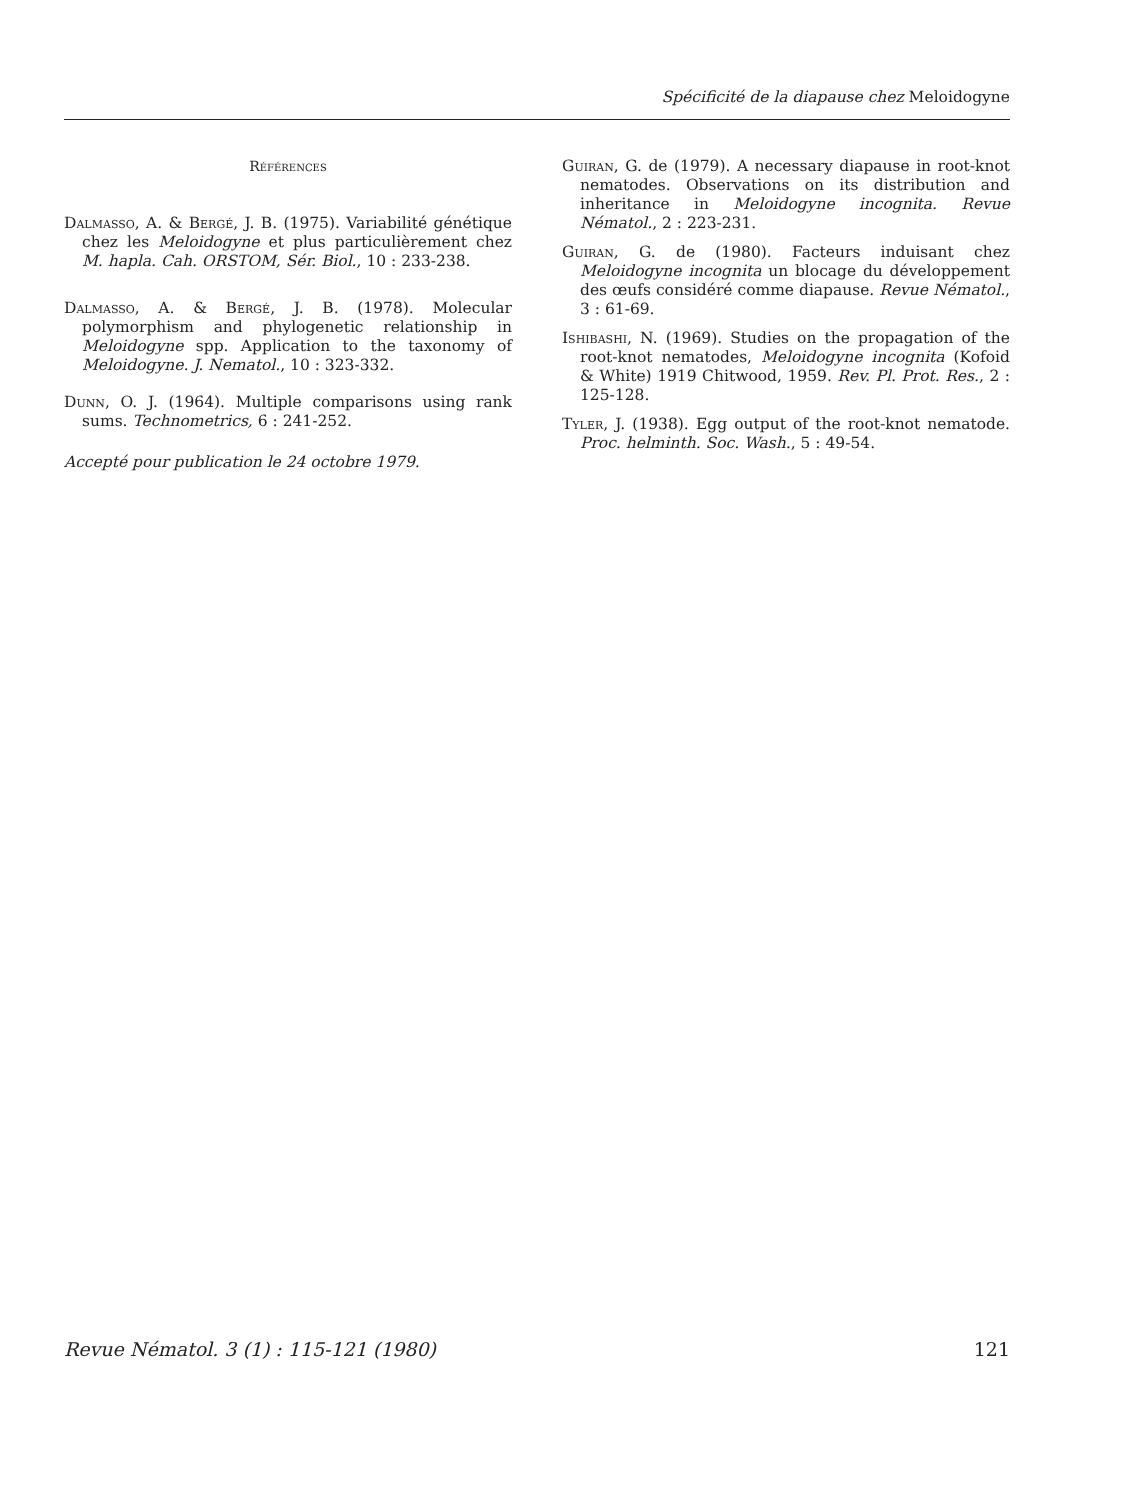Spécificité de la diapause chez Meloidogyne
Références
Dalmasso, A. & Bergé, J. B. (1975). Variabilité génétique chez les Meloidogyne et plus particulièrement chez M. hapla. Cah. ORSTOM, Sér. Biol., 10 : 233-238.
Dalmasso, A. & Bergé, J. B. (1978). Molecular polymorphism and phylogenetic relationship in Meloidogyne spp. Application to the taxonomy of Meloidogyne. J. Nematol., 10 : 323-332.
Dunn, O. J. (1964). Multiple comparisons using rank sums. Technometrics, 6 : 241-252.
Accepté pour publication le 24 octobre 1979.
Guiran, G. de (1979). A necessary diapause in root-knot nematodes. Observations on its distribution and inheritance in Meloidogyne incognita. Revue Nématol., 2 : 223-231.
Guiran, G. de (1980). Facteurs induisant chez Meloidogyne incognita un blocage du développement des œufs considéré comme diapause. Revue Nématol., 3 : 61-69.
Ishibashi, N. (1969). Studies on the propagation of the root-knot nematodes, Meloidogyne incognita (Kofoid & White) 1919 Chitwood, 1959. Rev. Pl. Prot. Res., 2 : 125-128.
Tyler, J. (1938). Egg output of the root-knot nematode. Proc. helminth. Soc. Wash., 5 : 49-54.
Revue Nématol. 3 (1) : 115-121 (1980) 121